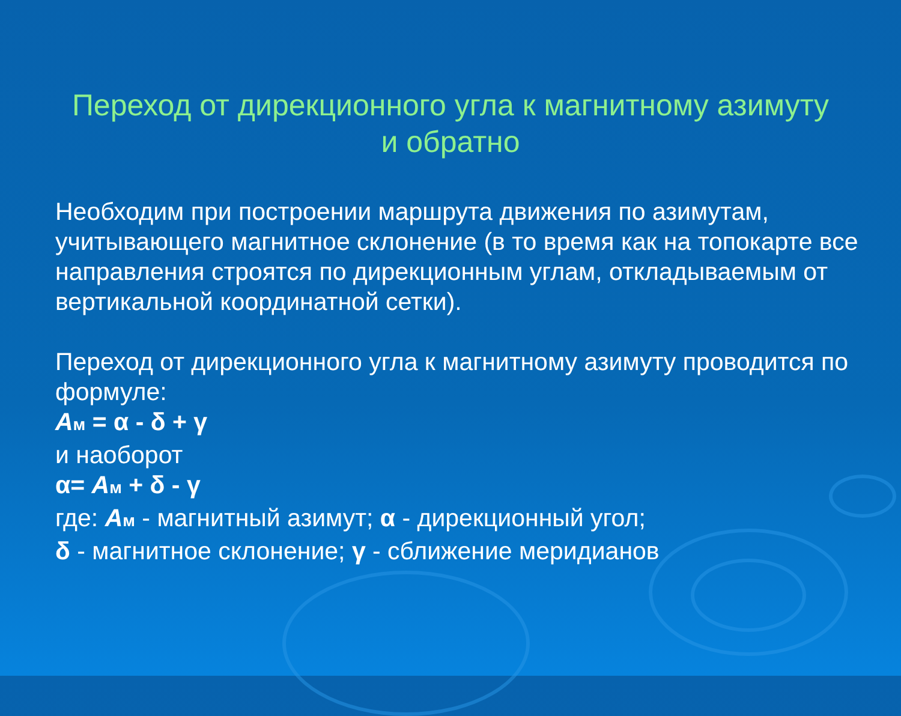Переход от дирекционного угла к магнитному азимуту
и обратно
Необходим при построении маршрута движения по азимутам, учитывающего магнитное склонение (в то время как на топокарте все направления строятся по дирекционным углам, откладываемым от вертикальной координатной сетки).
Переход от дирекционного угла к магнитному азимуту проводится по формуле:
Ам = α - δ + γ
и наоборот
α= Ам + δ - γ
где: Ам - магнитный азимут; α - дирекционный угол;
δ - магнитное склонение; γ - сближение меридианов